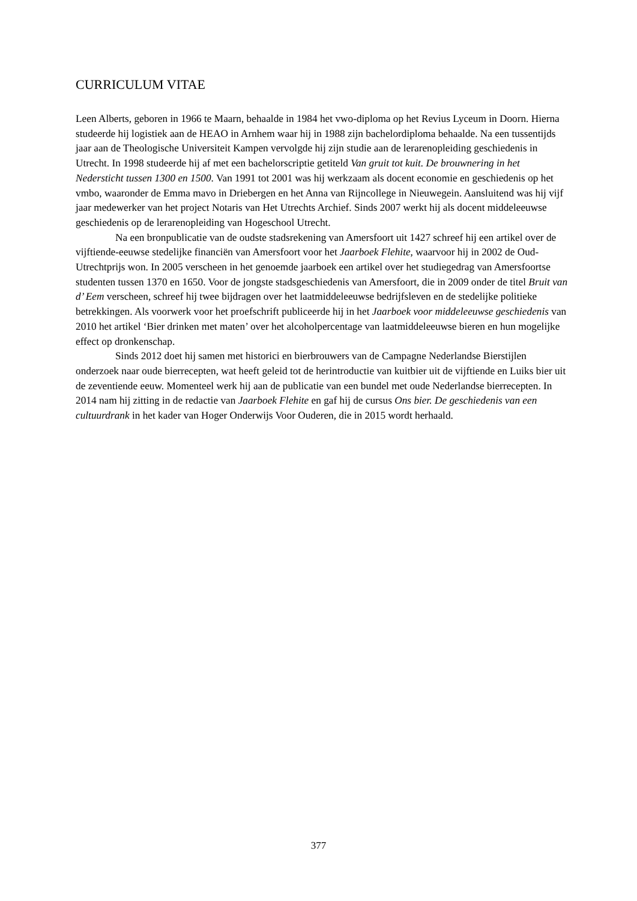CURRICULUM VITAE
Leen Alberts, geboren in 1966 te Maarn, behaalde in 1984 het vwo-diploma op het Revius Lyceum in Doorn. Hierna studeerde hij logistiek aan de HEAO in Arnhem waar hij in 1988 zijn bachelordiploma behaalde. Na een tussentijds jaar aan de Theologische Universiteit Kampen vervolgde hij zijn studie aan de lerarenopleiding geschiedenis in Utrecht. In 1998 studeerde hij af met een bachelorscriptie getiteld Van gruit tot kuit. De brouwnering in het Nedersticht tussen 1300 en 1500. Van 1991 tot 2001 was hij werkzaam als docent economie en geschiedenis op het vmbo, waaronder de Emma mavo in Driebergen en het Anna van Rijncollege in Nieuwegein. Aansluitend was hij vijf jaar medewerker van het project Notaris van Het Utrechts Archief. Sinds 2007 werkt hij als docent middeleeuwse geschiedenis op de lerarenopleiding van Hogeschool Utrecht.
Na een bronpublicatie van de oudste stadsrekening van Amersfoort uit 1427 schreef hij een artikel over de vijftiende-eeuwse stedelijke financiën van Amersfoort voor het Jaarboek Flehite, waarvoor hij in 2002 de Oud-Utrechtprijs won. In 2005 verscheen in het genoemde jaarboek een artikel over het studiegedrag van Amersfoortse studenten tussen 1370 en 1650. Voor de jongste stadsgeschiedenis van Amersfoort, die in 2009 onder de titel Bruit van d’ Eem verscheen, schreef hij twee bijdragen over het laatmiddeleeuwse bedrijfsleven en de stedelijke politieke betrekkingen. Als voorwerk voor het proefschrift publiceerde hij in het Jaarboek voor middeleeuwse geschiedenis van 2010 het artikel ‘Bier drinken met maten’ over het alcoholpercentage van laatmiddeleeuwse bieren en hun mogelijke effect op dronkenschap.
Sinds 2012 doet hij samen met historici en bierbrouwers van de Campagne Nederlandse Bierstijlen onderzoek naar oude bierrecepten, wat heeft geleid tot de herintroductie van kuitbier uit de vijftiende en Luiks bier uit de zeventiende eeuw. Momenteel werk hij aan de publicatie van een bundel met oude Nederlandse bierrecepten. In 2014 nam hij zitting in de redactie van Jaarboek Flehite en gaf hij de cursus Ons bier. De geschiedenis van een cultuurdrank in het kader van Hoger Onderwijs Voor Ouderen, die in 2015 wordt herhaald.
377